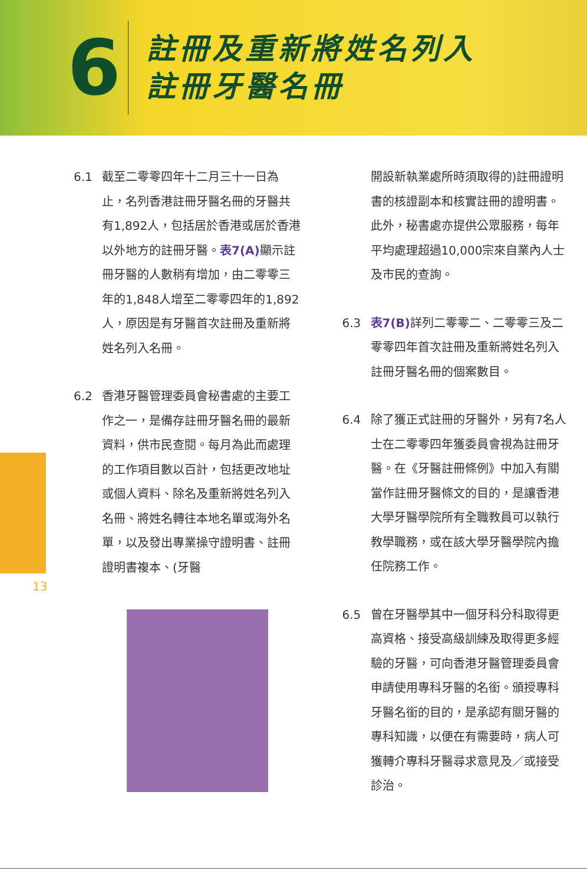6
註冊及重新將姓名列入
註冊牙醫名冊
13
6.1 截至二零零四年十二月三十一日為止，名列香港註冊牙醫名冊的牙醫共有1,892人，包括居於香港或居於香港以外地方的註冊牙醫。表7(A) 顯示註冊牙醫的人數稍有增加，由二零零三年的1,848人增至二零零四年的1,892人，原因是有牙醫首次註冊及重新將姓名列入名冊。
6.2 香港牙醫管理委員會秘書處的主要工作之一，是備存註冊牙醫名冊的最新資料，供市民查閱。每月為此而處理的工作項目數以百計，包括更改地址或個人資料、除名及重新將姓名列入名冊、將姓名轉往本地名單或海外名單，以及發出專業操守證明書、註冊證明書複本、(牙醫
開設新執業處所時須取得的)註冊證明書的核證副本和核實註冊的證明書。此外，秘書處亦提供公眾服務，每年平均處理超過10,000宗來自業內人士及市民的查詢。
6.3 表7(B) 詳列二零零二、二零零三及二零零四年首次註冊及重新將姓名列入註冊牙醫名冊的個案數目。
6.4 除了獲正式註冊的牙醫外，另有7名人士在二零零四年獲委員會視為註冊牙醫。在《牙醫註冊條例》中加入有關當作註冊牙醫條文的目的，是讓香港大學牙醫學院所有全職教員可以執行教學職務，或在該大學牙醫學院內擔任院務工作。
6.5 曾在牙醫學其中一個牙科分科取得更高資格、接受高級訓練及取得更多經驗的牙醫，可向香港牙醫管理委員會申請使用專科牙醫的名銜。頒授專科牙醫名銜的目的，是承認有關牙醫的專科知識，以便在有需要時，病人可獲轉介專科牙醫尋求意見及／或接受診治。